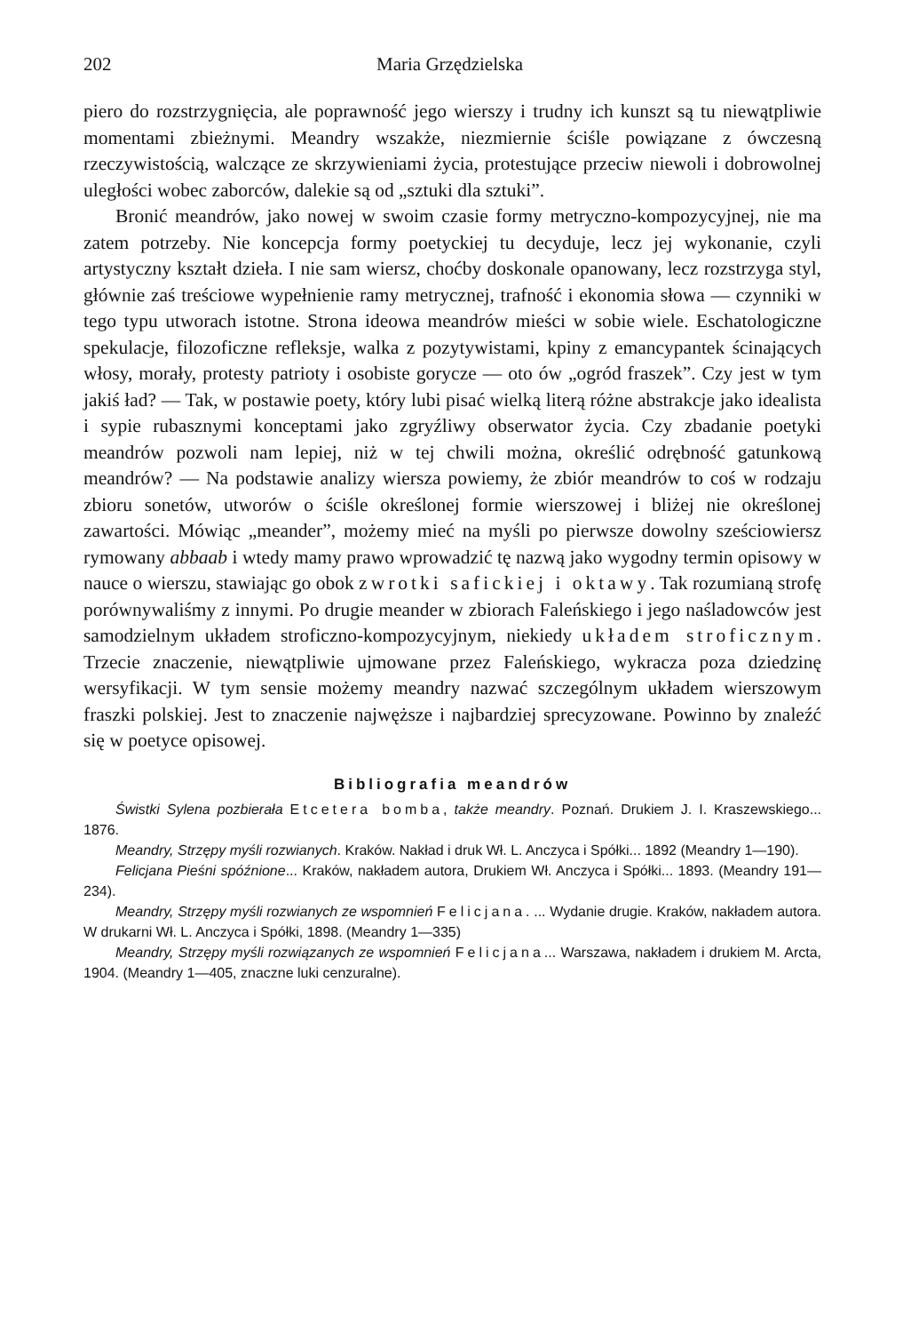202 Maria Grzędzielska
piero do rozstrzygnięcia, ale poprawność jego wierszy i trudny ich kunszt są tu niewątpliwie momentami zbieżnymi. Meandry wszakże, niezmiernie ściśle powiązane z ówczesną rzeczywistością, walczące ze skrzywieniami życia, protestujące przeciw niewoli i dobrowolnej uległości wobec zaborców, dalekie są od „sztuki dla sztuki”.
Bronić meandrów, jako nowej w swoim czasie formy metryczno-kompozycyjnej, nie ma zatem potrzeby. Nie koncepcja formy poetyckiej tu decyduje, lecz jej wykonanie, czyli artystyczny kształt dzieła. I nie sam wiersz, choćby doskonale opanowany, lecz rozstrzyga styl, głównie zaś treściowe wypełnienie ramy metrycznej, trafność i ekonomia słowa — czynniki w tego typu utworach istotne. Strona ideowa meandrów mieści w sobie wiele. Eschatologiczne spekulacje, filozoficzne refleksje, walka z pozytywistami, kpiny z emancypantek ścinających włosy, morały, protesty patrioty i osobiste gorycze — oto ów „ogród fraszek”. Czy jest w tym jakiś ład? — Tak, w postawie poety, który lubi pisać wielką literą różne abstrakcje jako idealista i sypie rubasznymi konceptami jako zgryźliwy obserwator życia. Czy zbadanie poetyki meandrów pozwoli nam lepiej, niż w tej chwili można, określić odrębność gatunkową meandrów? — Na podstawie analizy wiersza powiemy, że zbiór meandrów to coś w rodzaju zbioru sonetów, utworów o ściśle określonej formie wierszowej i bliżej nie określonej zawartości. Mówiąc „meander”, możemy mieć na myśli po pierwsze dowolny sześciowiersz rymowany abbaab i wtedy mamy prawo wprowadzić tę nazwą jako wygodny termin opisowy w nauce o wierszu, stawiając go obok zwrotki safickiej i oktawy. Tak rozumianą strofę porównywaliśmy z innymi. Po drugie meander w zbiorach Faleńskiego i jego naśladowców jest samodzielnym układem stroficzno-kompozycyjnym, niekiedy układem stroficznym. Trzecie znaczenie, niewątpliwie ujmowane przez Faleńskiego, wykracza poza dziedzinę wersyfikacji. W tym sensie możemy meandry nazwać szczególnym układem wierszowym fraszki polskiej. Jest to znaczenie najwęższe i najbardziej sprecyzowane. Powinno by znaleźć się w poetyce opisowej.
Bibliografia meandrów
Świstki Sylena pozbierała Etcetera bomba, także meandry. Poznań. Drukiem J. I. Kraszewskiego... 1876.
Meandry, Strzępy myśli rozwianych. Kraków. Nakład i druk Wł. L. Anczyca i Spółki... 1892 (Meandry 1—190).
Felicjana Pieśni spóźnione... Kraków, nakładem autora, Drukiem Wł. Anczyca i Spółki... 1893. (Meandry 191—234).
Meandry, Strzępy myśli rozwianych ze wspomnień Felicjana. ... Wydanie drugie. Kraków, nakładem autora. W drukarni Wł. L. Anczyca i Spółki, 1898. (Meandry 1—335)
Meandry, Strzępy myśli rozwiązanych ze wspomnień Felicjana... Warszawa, nakładem i drukiem M. Arcta, 1904. (Meandry 1—405, znaczne luki cenzuralne).